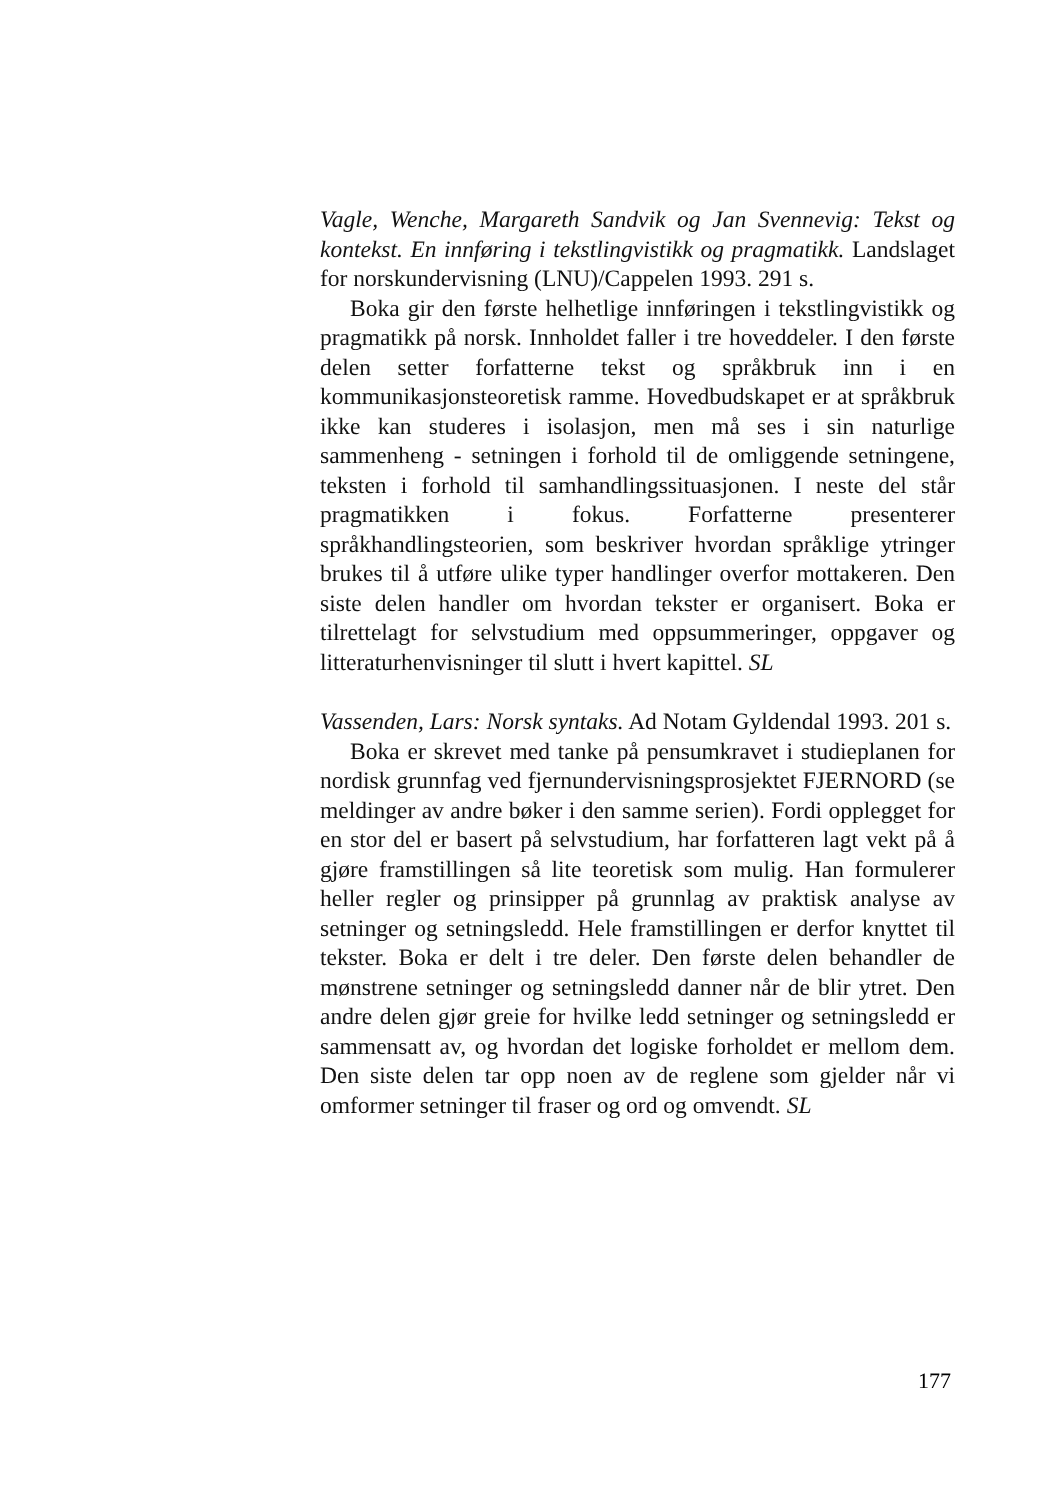Vagle, Wenche, Margareth Sandvik og Jan Svennevig: Tekst og kontekst. En innføring i tekstlingvistikk og pragmatikk. Landslaget for norskundervisning (LNU)/Cappelen 1993. 291 s.
Boka gir den første helhetlige innføringen i tekstlingvistikk og pragmatikk på norsk. Innholdet faller i tre hoveddeler. I den første delen setter forfatterne tekst og språkbruk inn i en kommunikasjonsteoretisk ramme. Hovedbudskapet er at språkbruk ikke kan studeres i isolasjon, men må ses i sin naturlige sammenheng - setningen i forhold til de omliggende setningene, teksten i forhold til samhandlingssituasjonen. I neste del står pragmatikken i fokus. Forfatterne presenterer språkhandlingsteorien, som beskriver hvordan språklige ytringer brukes til å utføre ulike typer handlinger overfor mottakeren. Den siste delen handler om hvordan tekster er organisert. Boka er tilrettelagt for selvstudium med oppsummeringer, oppgaver og litteraturhenvisninger til slutt i hvert kapittel. SL
Vassenden, Lars: Norsk syntaks. Ad Notam Gyldendal 1993. 201 s.
Boka er skrevet med tanke på pensumkravet i studieplanen for nordisk grunnfag ved fjernundervisningsprosjektet FJERNORD (se meldinger av andre bøker i den samme serien). Fordi opplegget for en stor del er basert på selvstudium, har forfatteren lagt vekt på å gjøre framstillingen så lite teoretisk som mulig. Han formulerer heller regler og prinsipper på grunnlag av praktisk analyse av setninger og setningsledd. Hele framstillingen er derfor knyttet til tekster. Boka er delt i tre deler. Den første delen behandler de mønstrene setninger og setningsledd danner når de blir ytret. Den andre delen gjør greie for hvilke ledd setninger og setningsledd er sammensatt av, og hvordan det logiske forholdet er mellom dem. Den siste delen tar opp noen av de reglene som gjelder når vi omformer setninger til fraser og ord og omvendt. SL
177